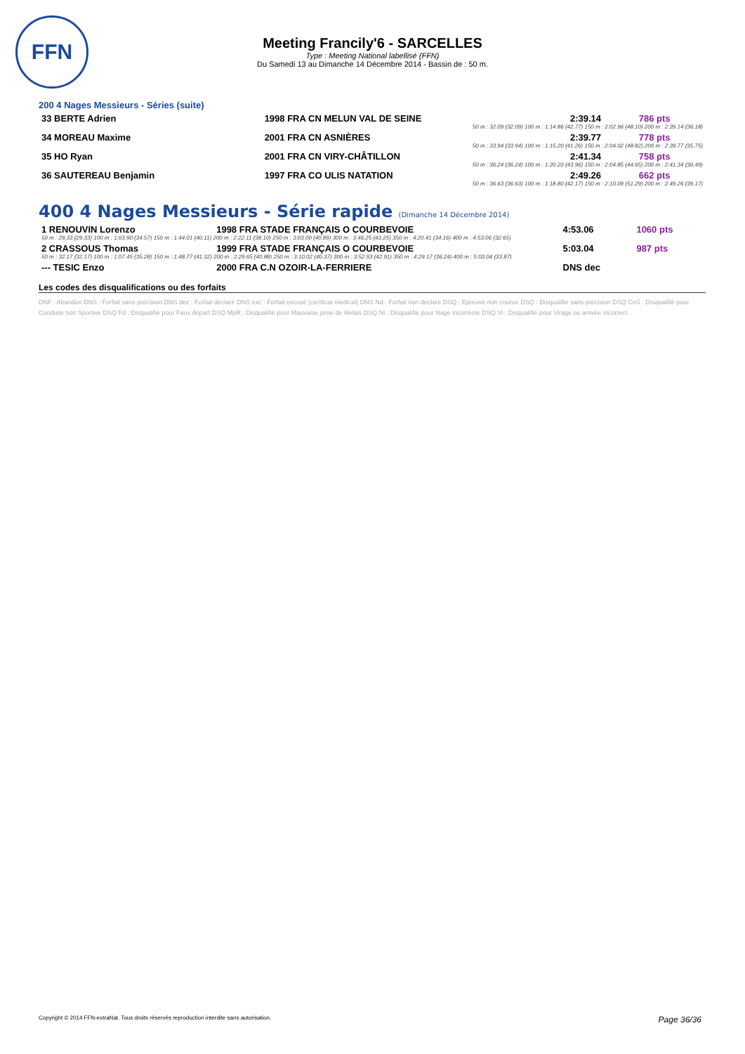FFN
Meeting Francily'6 - SARCELLES
Type : Meeting National labellisé (FFN)
Du Samedi 13 au Dimanche 14 Décembre 2014 - Bassin de : 50 m.
200 4 Nages Messieurs - Séries (suite)
| 33 BERTE Adrien | 1998 FRA CN MELUN VAL DE SEINE | 2:39.14 | 786 pts |
| | 50 m : 32.09 (32.09) 100 m : 1:14.86 (42.77) 150 m : 2:02.96 (48.10) 200 m : 2:39.14 (36.18) | | |
| 34 MOREAU Maxime | 2001 FRA CN ASNIÈRES | 2:39.77 | 778 pts |
| | 50 m : 33.94 (33.94) 100 m : 1:15.20 (41.26) 150 m : 2:04.02 (48.82) 200 m : 2:39.77 (35.75) | | |
| 35 HO Ryan | 2001 FRA CN VIRY-CHÂTILLON | 2:41.34 | 758 pts |
| | 50 m : 36.24 (36.24) 100 m : 1:20.20 (43.96) 150 m : 2:04.85 (44.65) 200 m : 2:41.34 (36.49) | | |
| 36 SAUTEREAU Benjamin | 1997 FRA CO ULIS NATATION | 2:49.26 | 662 pts |
| | 50 m : 36.63 (36.63) 100 m : 1:18.80 (42.17) 150 m : 2:10.09 (51.29) 200 m : 2:49.26 (39.17) | | |
400 4 Nages Messieurs - Série rapide (Dimanche 14 Décembre 2014)
| 1 RENOUVIN Lorenzo | 1998 FRA STADE FRANÇAIS O COURBEVOIE | 4:53.06 | 1060 pts |
| 50 m : 29.33 (29.33) 100 m : 1:03.90 (34.57) 150 m : 1:44.01 (40.11) 200 m : 2:22.11 (38.10) 250 m : 3:03.00 (40.89) 300 m : 3:46.25 (43.25) 350 m : 4:20.41 (34.16) 400 m : 4:53.06 (32.65) | | | |
| 2 CRASSOUS Thomas | 1999 FRA STADE FRANÇAIS O COURBEVOIE | 5:03.04 | 987 pts |
| 50 m : 32.17 (32.17) 100 m : 1:07.45 (35.28) 150 m : 1:48.77 (41.32) 200 m : 2:29.65 (40.88) 250 m : 3:10.02 (40.37) 300 m : 3:52.93 (42.91) 350 m : 4:29.17 (36.24) 400 m : 5:03.04 (33.87) | | | |
| --- TESIC Enzo | 2000 FRA C.N OZOIR-LA-FERRIERE | DNS dec | |
Les codes des disqualifications ou des forfaits
DNF : Abandon DNS : Forfait sans précision DNS dec : Forfait déclaré DNS exc : Forfait excusé (certficat médical) DNS Nd : Forfait non déclaré DSQ : Epreuve non courue DSQ : Disqualifié sans précision DSQ CnS : Disqualifié pour Conduite non Sportive DSQ Fd : Disqualifié pour Faux départ DSQ MpR : Disqualifié pour Mauvaise prise de Relais DSQ Ni : Disqualifié pour Nage incorrecte DSQ Vi : Disqualifié pour Virage ou arrivée incorrect
Copyright © 2014 FFN-extraNat. Tous droits réservés reproduction interdite sans autorisation. Page 36/36